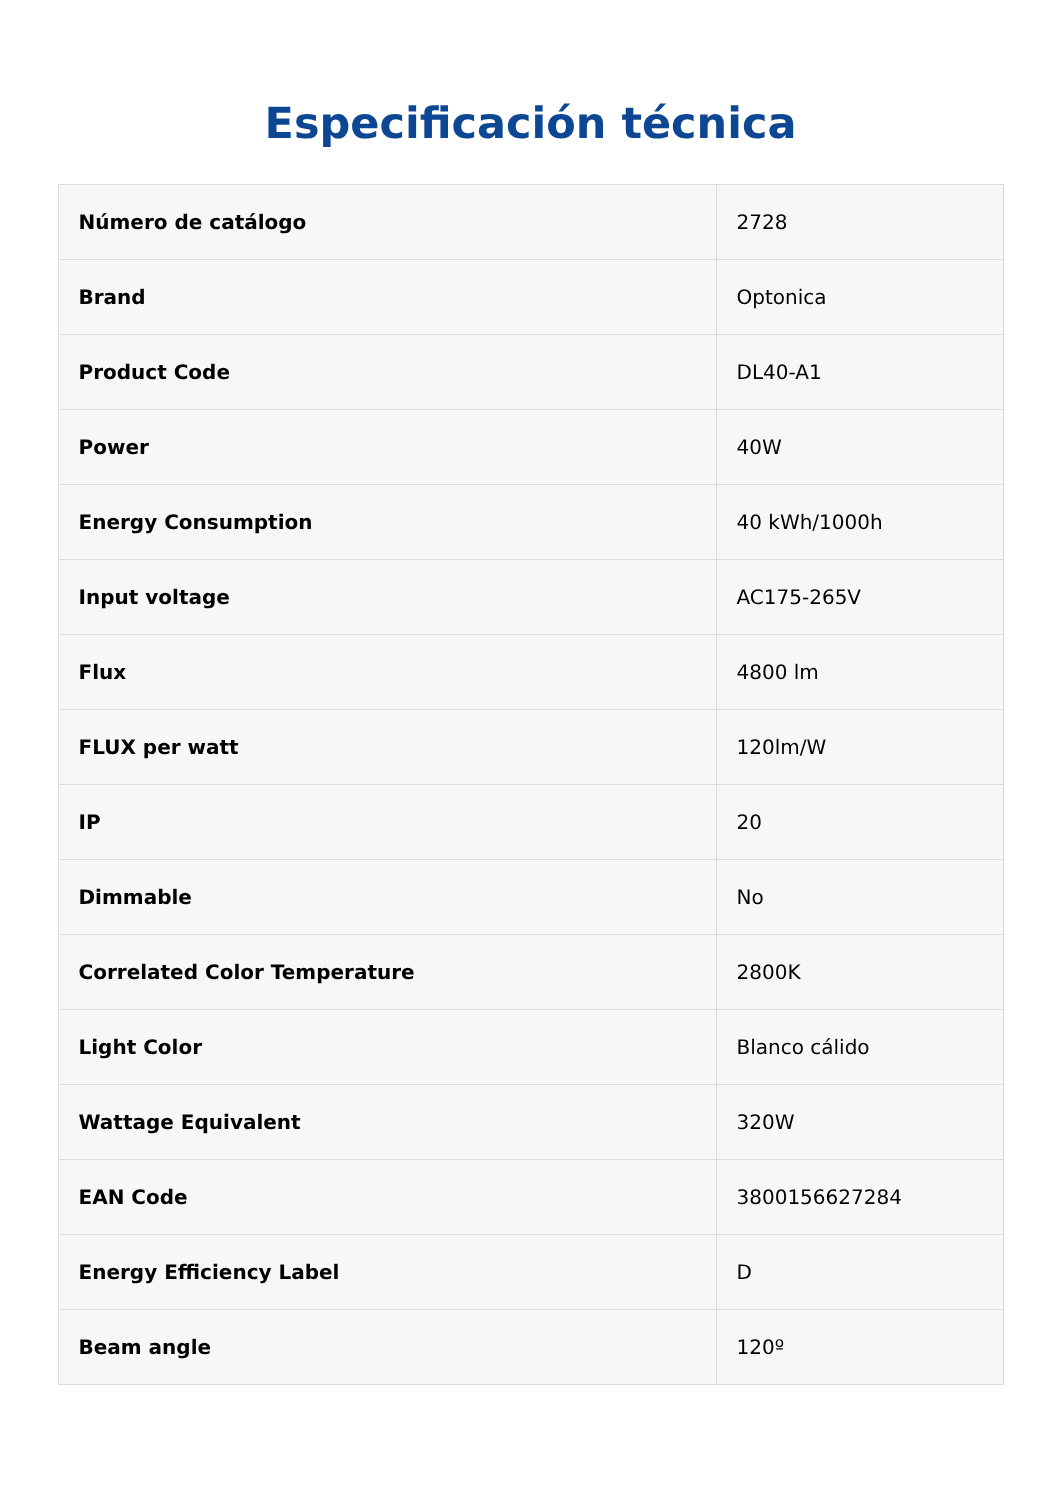Especificación técnica
| Número de catálogo | 2728 |
| Brand | Optonica |
| Product Code | DL40-A1 |
| Power | 40W |
| Energy Consumption | 40 kWh/1000h |
| Input voltage | AC175-265V |
| Flux | 4800 lm |
| FLUX per watt | 120lm/W |
| IP | 20 |
| Dimmable | No |
| Correlated Color Temperature | 2800K |
| Light Color | Blanco cálido |
| Wattage Equivalent | 320W |
| EAN Code | 3800156627284 |
| Energy Efficiency Label | D |
| Beam angle | 120º |